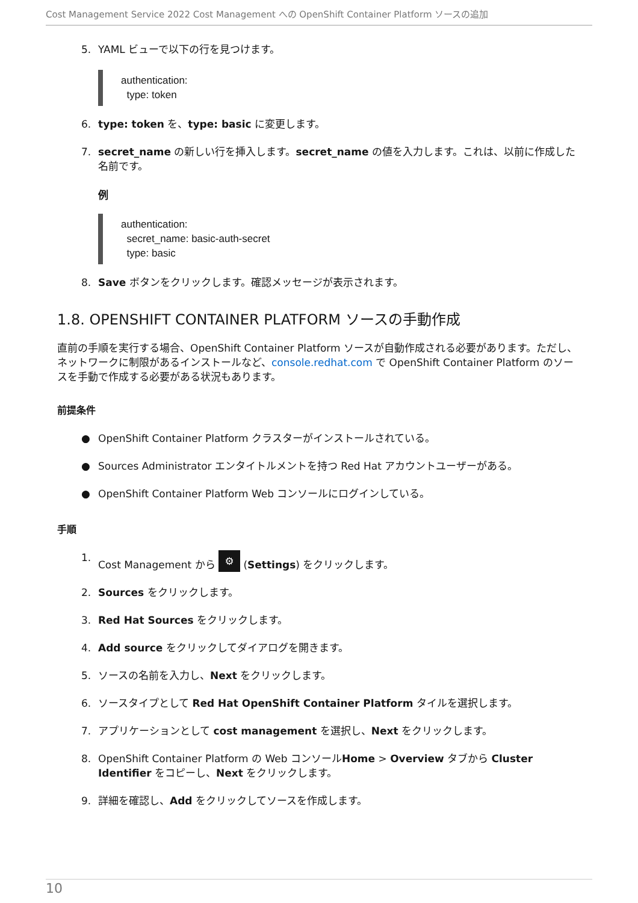Cost Management Service 2022 Cost Management への OpenShift Container Platform ソースの追加
5. YAML ビューで以下の行を見つけます。
authentication:
  type: token
6. type: token を、type: basic に変更します。
7. secret_name の新しい行を挿入します。secret_name の値を入力します。これは、以前に作成した名前です。
例
authentication:
  secret_name: basic-auth-secret
  type: basic
8. Save ボタンをクリックします。確認メッセージが表示されます。
1.8. OPENSHIFT CONTAINER PLATFORM ソースの手動作成
直前の手順を実行する場合、OpenShift Container Platform ソースが自動作成される必要があります。ただし、ネットワークに制限があるインストールなど、console.redhat.com で OpenShift Container Platform のソースを手動で作成する必要がある状況もあります。
前提条件
● OpenShift Container Platform クラスターがインストールされている。
● Sources Administrator エンタイトルメントを持つ Red Hat アカウントユーザーがある。
● OpenShift Container Platform Web コンソールにログインしている。
手順
1. Cost Management から ⚙ (Settings) をクリックします。
2. Sources をクリックします。
3. Red Hat Sources をクリックします。
4. Add source をクリックしてダイアログを開きます。
5. ソースの名前を入力し、Next をクリックします。
6. ソースタイプとして Red Hat OpenShift Container Platform タイルを選択します。
7. アプリケーションとして cost management を選択し、Next をクリックします。
8. OpenShift Container Platform の Web コンソールHome > Overview タブから Cluster Identifier をコピーし、Next をクリックします。
9. 詳細を確認し、Add をクリックしてソースを作成します。
10